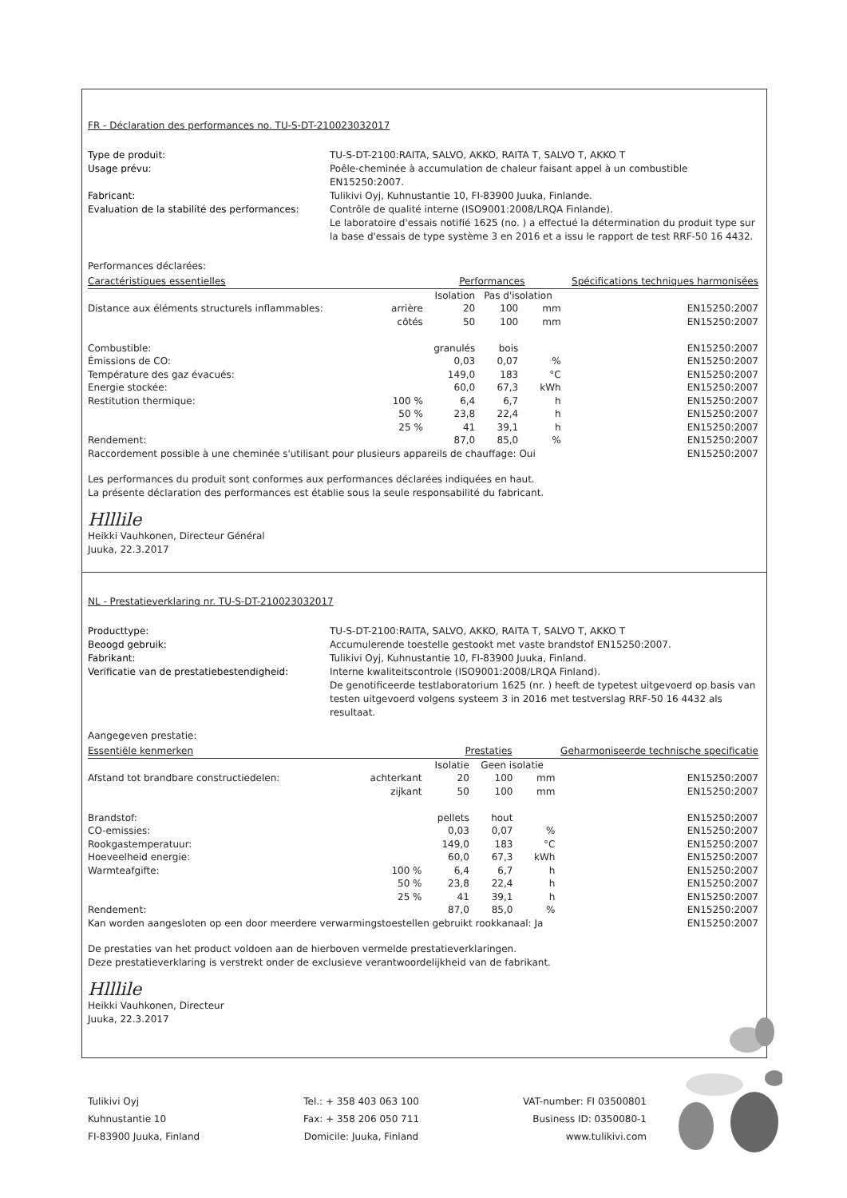FR - Déclaration des performances no. TU-S-DT-210023032017
Type de produit: TU-S-DT-2100:RAITA, SALVO, AKKO, RAITA T, SALVO T, AKKO T Usage prévu: Poêle-cheminée à accumulation de chaleur faisant appel à un combustible EN15250:2007. Fabricant: Tulikivi Oyj, Kuhnustantie 10, FI-83900 Juuka, Finlande. Evaluation de la stabilité des performances: Contrôle de qualité interne (ISO9001:2008/LRQA Finlande).
Le laboratoire d'essais notifié 1625 (no. ) a effectué la détermination du produit type sur la base d'essais de type système 3 en 2016 et a issu le rapport de test RRF-50 16 4432.
Performances déclarées:
| Caractéristiques essentielles | | Performances | | | Spécifications techniques harmonisées |
| --- | --- | --- | --- | --- | --- |
| | | Isolation | Pas d'isolation | | |
| Distance aux éléments structurels inflammables: | arrière | 20 | 100 | mm | EN15250:2007 |
| | côtés | 50 | 100 | mm | EN15250:2007 |
| Combustible: | | granulés | bois | | EN15250:2007 |
| Émissions de CO: | | 0,03 | 0,07 | % | EN15250:2007 |
| Température des gaz évacués: | | 149,0 | 183 | °C | EN15250:2007 |
| Energie stockée: | | 60,0 | 67,3 | kWh | EN15250:2007 |
| Restitution thermique: | 100 % | 6,4 | 6,7 | h | EN15250:2007 |
| | 50 % | 23,8 | 22,4 | h | EN15250:2007 |
| | 25 % | 41 | 39,1 | h | EN15250:2007 |
| Rendement: | | 87,0 | 85,0 | % | EN15250:2007 |
| Raccordement possible à une cheminée s'utilisant pour plusieurs appareils de chauffage: Oui | | | | | EN15250:2007 |
Les performances du produit sont conformes aux performances déclarées indiquées en haut.
La présente déclaration des performances est établie sous la seule responsabilité du fabricant.
Hlllile
Heikki Vauhkonen, Directeur Général
Juuka, 22.3.2017
NL - Prestatieverklaring nr. TU-S-DT-210023032017
Producttype: TU-S-DT-2100:RAITA, SALVO, AKKO, RAITA T, SALVO T, AKKO T Beoogd gebruik: Accumulerende toestelle gestookt met vaste brandstof EN15250:2007. Fabrikant: Tulikivi Oyj, Kuhnustantie 10, FI-83900 Juuka, Finland. Verificatie van de prestatiebestendigheid: Interne kwaliteitscontrole (ISO9001:2008/LRQA Finland).
De genotificeerde testlaboratorium 1625 (nr. ) heeft de typetest uitgevoerd op basis van testen uitgevoerd volgens systeem 3 in 2016 met testverslag RRF-50 16 4432 als resultaat.
Aangegeven prestatie:
| Essentiële kenmerken | | Prestaties | | | Geharmoniseerde technische specificatie |
| --- | --- | --- | --- | --- | --- |
| | | Isolatie | Geen isolatie | | |
| Afstand tot brandbare constructiedelen: | achterkant | 20 | 100 | mm | EN15250:2007 |
| | zijkant | 50 | 100 | mm | EN15250:2007 |
| Brandstof: | | pellets | hout | | EN15250:2007 |
| CO-emissies: | | 0,03 | 0,07 | % | EN15250:2007 |
| Rookgastemperatuur: | | 149,0 | 183 | °C | EN15250:2007 |
| Hoeveelheid energie: | | 60,0 | 67,3 | kWh | EN15250:2007 |
| Warmteafgifte: | 100 % | 6,4 | 6,7 | h | EN15250:2007 |
| | 50 % | 23,8 | 22,4 | h | EN15250:2007 |
| | 25 % | 41 | 39,1 | h | EN15250:2007 |
| Rendement: | | 87,0 | 85,0 | % | EN15250:2007 |
| Kan worden aangesloten op een door meerdere verwarmingstoestellen gebruikt rookkanaal: Ja | | | | | EN15250:2007 |
De prestaties van het product voldoen aan de hierboven vermelde prestatieverklaringen.
Deze prestatieverklaring is verstrekt onder de exclusieve verantwoordelijkheid van de fabrikant.
Hlllile
Heikki Vauhkonen, Directeur
Juuka, 22.3.2017
Tulikivi Oyj
Kuhnustantie 10
FI-83900 Juuka, Finland
Tel.: + 358 403 063 100
Fax: + 358 206 050 711
Domicile: Juuka, Finland
VAT-number: FI 03500801
Business ID: 0350080-1
www.tulikivi.com